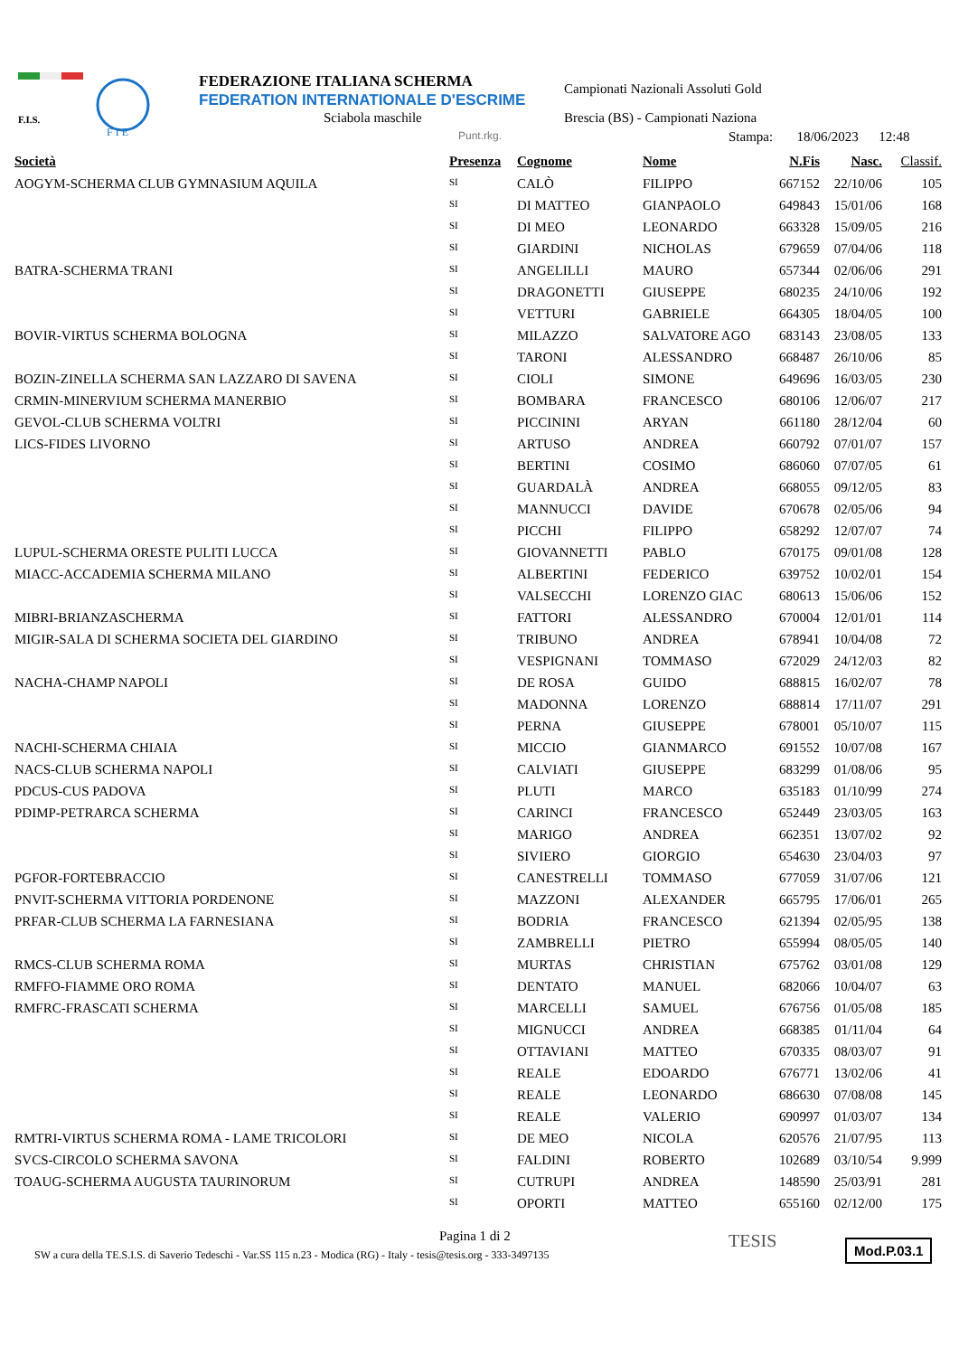F.I.S.
F I E
FEDERAZIONE ITALIANA SCHERMA
FEDERATION INTERNATIONALE D'ESCRIME
Sciabola maschile
Campionati Nazionali Assoluti Gold
Brescia (BS) - Campionati Naziona
Punt.rkg.
Stampa: 18/06/2023 12:48
| Società | Presenza | Cognome | Nome | N.Fis | Nasc. | Classif. |
| --- | --- | --- | --- | --- | --- | --- |
| AOGYM-SCHERMA CLUB GYMNASIUM AQUILA | SI | CALÒ | FILIPPO | 667152 | 22/10/06 | 105 |
| | SI | DI MATTEO | GIANPAOLO | 649843 | 15/01/06 | 168 |
| | SI | DI MEO | LEONARDO | 663328 | 15/09/05 | 216 |
| | SI | GIARDINI | NICHOLAS | 679659 | 07/04/06 | 118 |
| BATRA-SCHERMA TRANI | SI | ANGELILLI | MAURO | 657344 | 02/06/06 | 291 |
| | SI | DRAGONETTI | GIUSEPPE | 680235 | 24/10/06 | 192 |
| | SI | VETTURI | GABRIELE | 664305 | 18/04/05 | 100 |
| BOVIR-VIRTUS SCHERMA BOLOGNA | SI | MILAZZO | SALVATORE AGO | 683143 | 23/08/05 | 133 |
| | SI | TARONI | ALESSANDRO | 668487 | 26/10/06 | 85 |
| BOZIN-ZINELLA SCHERMA SAN LAZZARO DI SAVENA | SI | CIOLI | SIMONE | 649696 | 16/03/05 | 230 |
| CRMIN-MINERVIUM SCHERMA MANERBIO | SI | BOMBARA | FRANCESCO | 680106 | 12/06/07 | 217 |
| GEVOL-CLUB SCHERMA VOLTRI | SI | PICCININI | ARYAN | 661180 | 28/12/04 | 60 |
| LICS-FIDES LIVORNO | SI | ARTUSO | ANDREA | 660792 | 07/01/07 | 157 |
| | SI | BERTINI | COSIMO | 686060 | 07/07/05 | 61 |
| | SI | GUARDALÀ | ANDREA | 668055 | 09/12/05 | 83 |
| | SI | MANNUCCI | DAVIDE | 670678 | 02/05/06 | 94 |
| | SI | PICCHI | FILIPPO | 658292 | 12/07/07 | 74 |
| LUPUL-SCHERMA ORESTE PULITI LUCCA | SI | GIOVANNETTI | PABLO | 670175 | 09/01/08 | 128 |
| MIACC-ACCADEMIA SCHERMA MILANO | SI | ALBERTINI | FEDERICO | 639752 | 10/02/01 | 154 |
| | SI | VALSECCHI | LORENZO GIAC | 680613 | 15/06/06 | 152 |
| MIBRI-BRIANZASCHERMA | SI | FATTORI | ALESSANDRO | 670004 | 12/01/01 | 114 |
| MIGIR-SALA DI SCHERMA SOCIETA DEL GIARDINO | SI | TRIBUNO | ANDREA | 678941 | 10/04/08 | 72 |
| | SI | VESPIGNANI | TOMMASO | 672029 | 24/12/03 | 82 |
| NACHA-CHAMP NAPOLI | SI | DE ROSA | GUIDO | 688815 | 16/02/07 | 78 |
| | SI | MADONNA | LORENZO | 688814 | 17/11/07 | 291 |
| | SI | PERNA | GIUSEPPE | 678001 | 05/10/07 | 115 |
| NACHI-SCHERMA CHIAIA | SI | MICCIO | GIANMARCO | 691552 | 10/07/08 | 167 |
| NACS-CLUB SCHERMA NAPOLI | SI | CALVIATI | GIUSEPPE | 683299 | 01/08/06 | 95 |
| PDCUS-CUS PADOVA | SI | PLUTI | MARCO | 635183 | 01/10/99 | 274 |
| PDIMP-PETRARCA SCHERMA | SI | CARINCI | FRANCESCO | 652449 | 23/03/05 | 163 |
| | SI | MARIGO | ANDREA | 662351 | 13/07/02 | 92 |
| | SI | SIVIERO | GIORGIO | 654630 | 23/04/03 | 97 |
| PGFOR-FORTEBRACCIO | SI | CANESTRELLI | TOMMASO | 677059 | 31/07/06 | 121 |
| PNVIT-SCHERMA VITTORIA PORDENONE | SI | MAZZONI | ALEXANDER | 665795 | 17/06/01 | 265 |
| PRFAR-CLUB SCHERMA LA FARNESIANA | SI | BODRIA | FRANCESCO | 621394 | 02/05/95 | 138 |
| | SI | ZAMBRELLI | PIETRO | 655994 | 08/05/05 | 140 |
| RMCS-CLUB SCHERMA ROMA | SI | MURTAS | CHRISTIAN | 675762 | 03/01/08 | 129 |
| RMFFO-FIAMME ORO ROMA | SI | DENTATO | MANUEL | 682066 | 10/04/07 | 63 |
| RMFRC-FRASCATI SCHERMA | SI | MARCELLI | SAMUEL | 676756 | 01/05/08 | 185 |
| | SI | MIGNUCCI | ANDREA | 668385 | 01/11/04 | 64 |
| | SI | OTTAVIANI | MATTEO | 670335 | 08/03/07 | 91 |
| | SI | REALE | EDOARDO | 676771 | 13/02/06 | 41 |
| | SI | REALE | LEONARDO | 686630 | 07/08/08 | 145 |
| | SI | REALE | VALERIO | 690997 | 01/03/07 | 134 |
| RMTRI-VIRTUS SCHERMA ROMA - LAME TRICOLORI | SI | DE MEO | NICOLA | 620576 | 21/07/95 | 113 |
| SVCS-CIRCOLO SCHERMA SAVONA | SI | FALDINI | ROBERTO | 102689 | 03/10/54 | 9.999 |
| TOAUG-SCHERMA AUGUSTA TAURINORUM | SI | CUTRUPI | ANDREA | 148590 | 25/03/91 | 281 |
| | SI | OPORTI | MATTEO | 655160 | 02/12/00 | 175 |
Pagina 1 di 2
SW a cura della TE.S.I.S. di Saverio Tedeschi - Var.SS 115 n.23 - Modica (RG) - Italy - tesis@tesis.org - 333-3497135
TESIS Mod.P.03.1